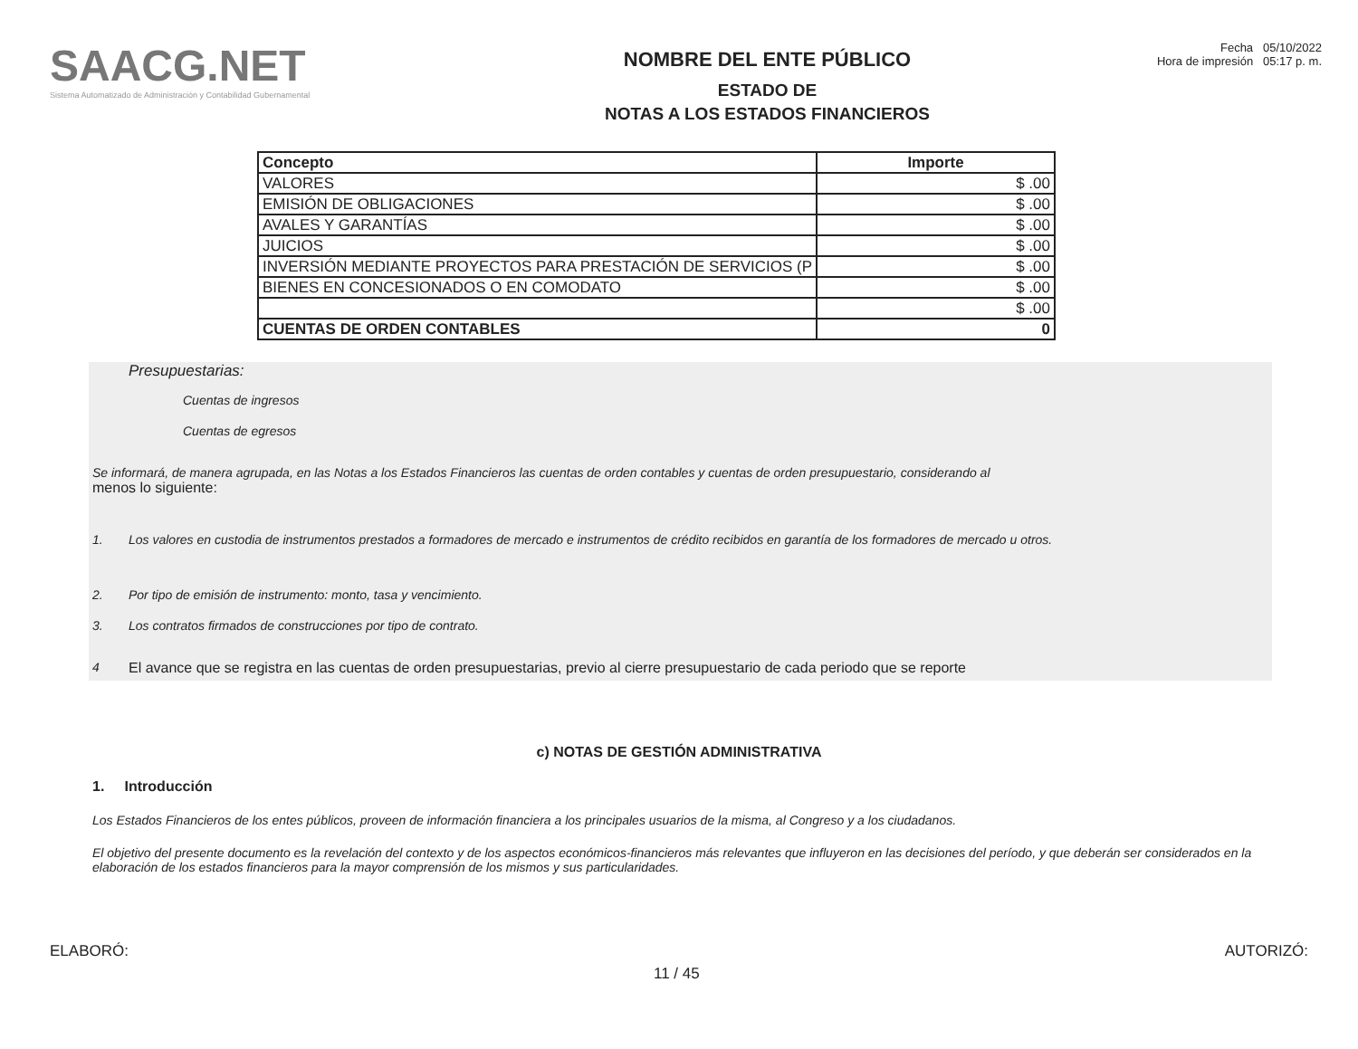SAACG.NET
Sistema Automatizado de Administración y Contabilidad Gubernamental
NOMBRE DEL ENTE PÚBLICO
ESTADO DE
NOTAS A LOS ESTADOS FINANCIEROS
Fecha 05/10/2022
Hora de impresión 05:17 p. m.
| Concepto | Importe |
| --- | --- |
| VALORES | $ .00 |
| EMISIÓN DE OBLIGACIONES | $ .00 |
| AVALES Y GARANTÍAS | $ .00 |
| JUICIOS | $ .00 |
| INVERSIÓN MEDIANTE PROYECTOS PARA PRESTACIÓN DE SERVICIOS (P | $ .00 |
| BIENES EN CONCESIONADOS O EN COMODATO | $ .00 |
| | $ .00 |
| CUENTAS DE ORDEN CONTABLES | 0 |
Presupuestarias:
Cuentas de ingresos
Cuentas de egresos
Se informará, de manera agrupada, en las Notas a los Estados Financieros las cuentas de orden contables y cuentas de orden presupuestario, considerando al
menos lo siguiente:
1. Los valores en custodia de instrumentos prestados a formadores de mercado e instrumentos de crédito recibidos en garantía de los formadores de mercado u otros.
2. Por tipo de emisión de instrumento: monto, tasa y vencimiento.
3. Los contratos firmados de construcciones por tipo de contrato.
4 El avance que se registra en las cuentas de orden presupuestarias, previo al cierre presupuestario de cada periodo que se reporte
c) NOTAS DE GESTIÓN ADMINISTRATIVA
1. Introducción
Los Estados Financieros de los entes públicos, proveen de información financiera a los principales usuarios de la misma, al Congreso y a los ciudadanos.
El objetivo del presente documento es la revelación del contexto y de los aspectos económicos-financieros más relevantes que influyeron en las decisiones del período, y que deberán ser considerados en la elaboración de los estados financieros para la mayor comprensión de los mismos y sus particularidades.
ELABORÓ: 11 / 45 AUTORIZÓ: